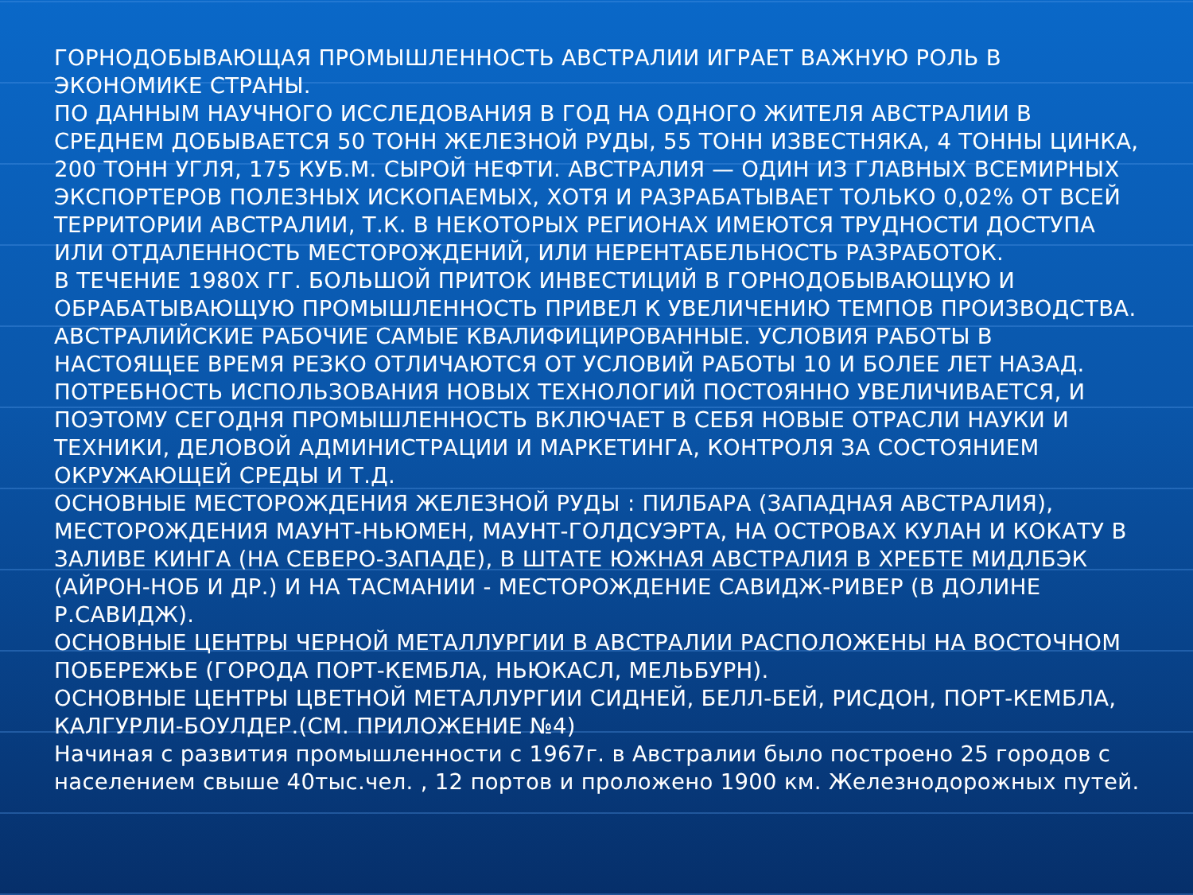ГОРНОДОБЫВАЮЩАЯ ПРОМЫШЛЕННОСТЬ АВСТРАЛИИ ИГРАЕТ ВАЖНУЮ РОЛЬ В ЭКОНОМИКЕ СТРАНЫ.
ПО ДАННЫМ НАУЧНОГО ИССЛЕДОВАНИЯ В ГОД НА ОДНОГО ЖИТЕЛЯ АВСТРАЛИИ В СРЕДНЕМ ДОБЫВАЕТСЯ 50 ТОНН ЖЕЛЕЗНОЙ РУДЫ, 55 ТОНН ИЗВЕСТНЯКА, 4 ТОННЫ ЦИНКА, 200 ТОНН УГЛЯ, 175 КУБ.М. СЫРОЙ НЕФТИ. АВСТРАЛИЯ — ОДИН ИЗ ГЛАВНЫХ ВСЕМИРНЫХ ЭКСПОРТЕРОВ ПОЛЕЗНЫХ ИСКОПАЕМЫХ, ХОТЯ И РАЗРАБАТЫВАЕТ ТОЛЬКО 0,02% ОТ ВСЕЙ ТЕРРИТОРИИ АВСТРАЛИИ, Т.К. В НЕКОТОРЫХ РЕГИОНАХ ИМЕЮТСЯ ТРУДНОСТИ ДОСТУПА ИЛИ ОТДАЛЕННОСТЬ МЕСТОРОЖДЕНИЙ, ИЛИ НЕРЕНТАБЕЛЬНОСТЬ РАЗРАБОТОК.
В ТЕЧЕНИЕ 1980Х ГГ. БОЛЬШОЙ ПРИТОК ИНВЕСТИЦИЙ В ГОРНОДОБЫВАЮЩУЮ И ОБРАБАТЫВАЮЩУЮ ПРОМЫШЛЕННОСТЬ ПРИВЕЛ К УВЕЛИЧЕНИЮ ТЕМПОВ ПРОИЗВОДСТВА. АВСТРАЛИЙСКИЕ РАБОЧИЕ САМЫЕ КВАЛИФИЦИРОВАННЫЕ. УСЛОВИЯ РАБОТЫ В НАСТОЯЩЕЕ ВРЕМЯ РЕЗКО ОТЛИЧАЮТСЯ ОТ УСЛОВИЙ РАБОТЫ 10 И БОЛЕЕ ЛЕТ НАЗАД. ПОТРЕБНОСТЬ ИСПОЛЬЗОВАНИЯ НОВЫХ ТЕХНОЛОГИЙ ПОСТОЯННО УВЕЛИЧИВАЕТСЯ, И ПОЭТОМУ СЕГОДНЯ ПРОМЫШЛЕННОСТЬ ВКЛЮЧАЕТ В СЕБЯ НОВЫЕ ОТРАСЛИ НАУКИ И ТЕХНИКИ, ДЕЛОВОЙ АДМИНИСТРАЦИИ И МАРКЕТИНГА, КОНТРОЛЯ ЗА СОСТОЯНИЕМ ОКРУЖАЮЩЕЙ СРЕДЫ И Т.Д.
ОСНОВНЫЕ МЕСТОРОЖДЕНИЯ ЖЕЛЕЗНОЙ РУДЫ : ПИЛБАРА (ЗАПАДНАЯ АВСТРАЛИЯ), МЕСТОРОЖДЕНИЯ МАУНТ-НЬЮМЕН, МАУНТ-ГОЛДСУЭРТА, НА ОСТРОВАХ КУЛАН И КОКАТУ В ЗАЛИВЕ КИНГА (НА СЕВЕРО-ЗАПАДЕ), В ШТАТЕ ЮЖНАЯ АВСТРАЛИЯ В ХРЕБТЕ МИДЛБЭК (АЙРОН-НОБ И ДР.) И НА ТАСМАНИИ - МЕСТОРОЖДЕНИЕ САВИДЖ-РИВЕР (В ДОЛИНЕ Р.САВИДЖ).
ОСНОВНЫЕ ЦЕНТРЫ ЧЕРНОЙ МЕТАЛЛУРГИИ В АВСТРАЛИИ РАСПОЛОЖЕНЫ НА ВОСТОЧНОМ ПОБЕРЕЖЬЕ (ГОРОДА ПОРТ-КЕМБЛА, НЬЮКАСЛ, МЕЛЬБУРН).
ОСНОВНЫЕ ЦЕНТРЫ ЦВЕТНОЙ МЕТАЛЛУРГИИ СИДНЕЙ, БЕЛЛ-БЕЙ, РИСДОН, ПОРТ-КЕМБЛА, КАЛГУРЛИ-БОУЛДЕР.(СМ. ПРИЛОЖЕНИЕ №4)
Начиная с развития промышленности с 1967г. в Австралии было построено 25 городов с населением свыше 40тыс.чел. , 12 портов и проложено 1900 км. Железнодорожных путей.